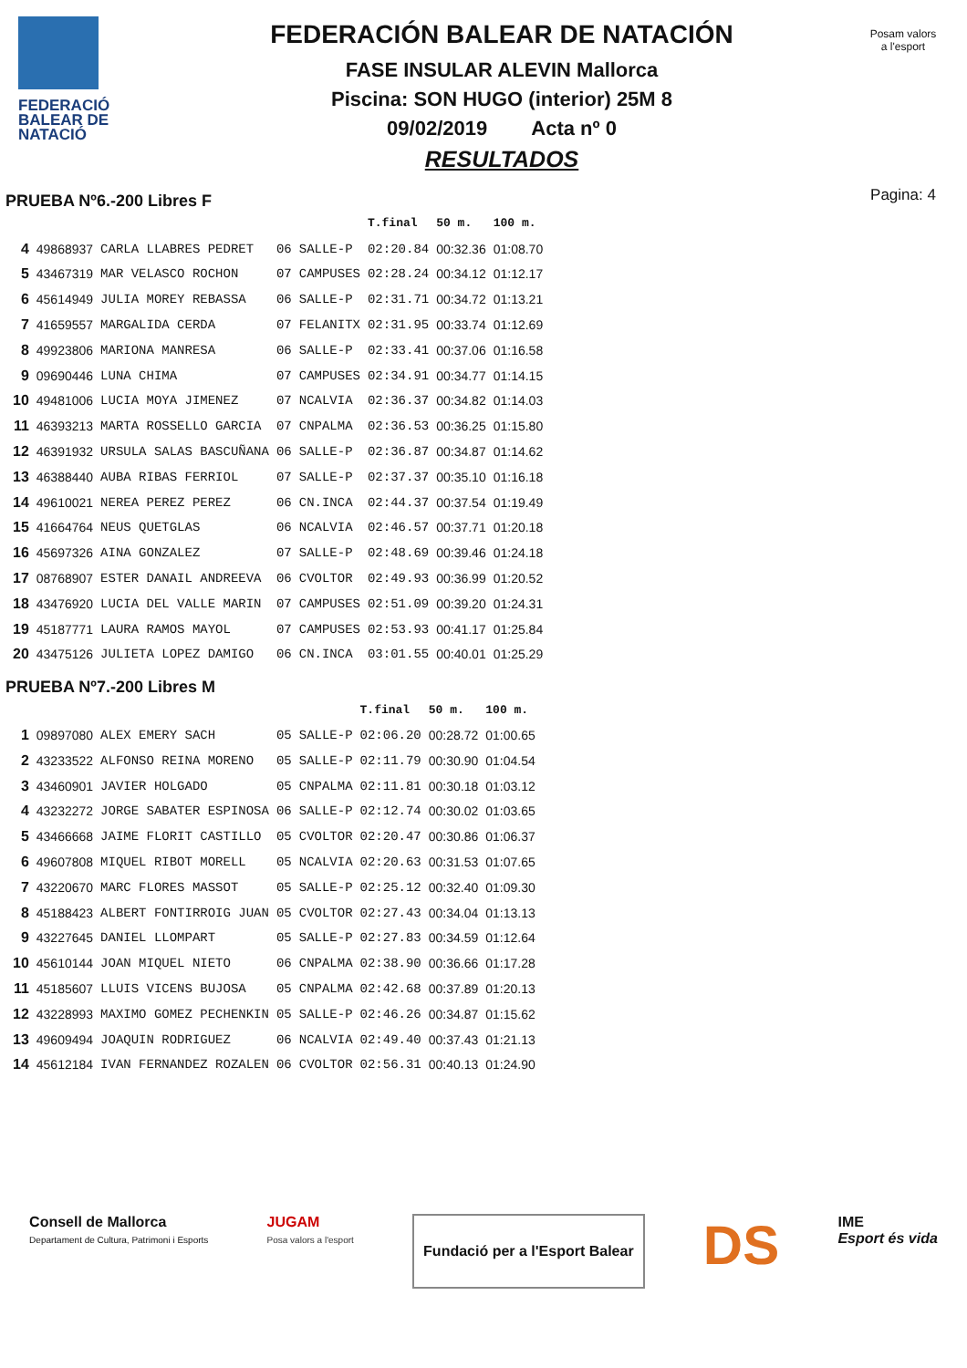FEDERACIÓ
BALEAR DE
NATACIÓ
FEDERACIÓN BALEAR DE NATACIÓN
FASE INSULAR ALEVIN Mallorca
Piscina: SON HUGO (interior) 25M 8
09/02/2019 Acta nº 0
RESULTADOS
Posam valors
a l'esport
Pagina: 4
PRUEBA Nº6.-200 Libres F
| | | | | | T.final | 50 m. | 100 m. |
| --- | --- | --- | --- | --- | --- | --- | --- |
| 4 | 49868937 | CARLA LLABRES PEDRET | 06 | SALLE-P | 02:20.84 | 00:32.36 | 01:08.70 |
| 5 | 43467319 | MAR VELASCO ROCHON | 07 | CAMPUSES | 02:28.24 | 00:34.12 | 01:12.17 |
| 6 | 45614949 | JULIA MOREY REBASSA | 06 | SALLE-P | 02:31.71 | 00:34.72 | 01:13.21 |
| 7 | 41659557 | MARGALIDA CERDA | 07 | FELANITX | 02:31.95 | 00:33.74 | 01:12.69 |
| 8 | 49923806 | MARIONA MANRESA | 06 | SALLE-P | 02:33.41 | 00:37.06 | 01:16.58 |
| 9 | 09690446 | LUNA CHIMA | 07 | CAMPUSES | 02:34.91 | 00:34.77 | 01:14.15 |
| 10 | 49481006 | LUCIA MOYA JIMENEZ | 07 | NCALVIA | 02:36.37 | 00:34.82 | 01:14.03 |
| 11 | 46393213 | MARTA ROSSELLO GARCIA | 07 | CNPALMA | 02:36.53 | 00:36.25 | 01:15.80 |
| 12 | 46391932 | URSULA SALAS BASCUÑANA | 06 | SALLE-P | 02:36.87 | 00:34.87 | 01:14.62 |
| 13 | 46388440 | AUBA RIBAS FERRIOL | 07 | SALLE-P | 02:37.37 | 00:35.10 | 01:16.18 |
| 14 | 49610021 | NEREA PEREZ PEREZ | 06 | CN.INCA | 02:44.37 | 00:37.54 | 01:19.49 |
| 15 | 41664764 | NEUS QUETGLAS | 06 | NCALVIA | 02:46.57 | 00:37.71 | 01:20.18 |
| 16 | 45697326 | AINA GONZALEZ | 07 | SALLE-P | 02:48.69 | 00:39.46 | 01:24.18 |
| 17 | 08768907 | ESTER DANAIL ANDREEVA | 06 | CVOLTOR | 02:49.93 | 00:36.99 | 01:20.52 |
| 18 | 43476920 | LUCIA DEL VALLE MARIN | 07 | CAMPUSES | 02:51.09 | 00:39.20 | 01:24.31 |
| 19 | 45187771 | LAURA RAMOS MAYOL | 07 | CAMPUSES | 02:53.93 | 00:41.17 | 01:25.84 |
| 20 | 43475126 | JULIETA LOPEZ DAMIGO | 06 | CN.INCA | 03:01.55 | 00:40.01 | 01:25.29 |
PRUEBA Nº7.-200 Libres M
| | | | | | T.final | 50 m. | 100 m. |
| --- | --- | --- | --- | --- | --- | --- | --- |
| 1 | 09897080 | ALEX EMERY SACH | 05 | SALLE-P | 02:06.20 | 00:28.72 | 01:00.65 |
| 2 | 43233522 | ALFONSO REINA MORENO | 05 | SALLE-P | 02:11.79 | 00:30.90 | 01:04.54 |
| 3 | 43460901 | JAVIER HOLGADO | 05 | CNPALMA | 02:11.81 | 00:30.18 | 01:03.12 |
| 4 | 43232272 | JORGE SABATER ESPINOSA | 06 | SALLE-P | 02:12.74 | 00:30.02 | 01:03.65 |
| 5 | 43466668 | JAIME FLORIT CASTILLO | 05 | CVOLTOR | 02:20.47 | 00:30.86 | 01:06.37 |
| 6 | 49607808 | MIQUEL RIBOT MORELL | 05 | NCALVIA | 02:20.63 | 00:31.53 | 01:07.65 |
| 7 | 43220670 | MARC FLORES MASSOT | 05 | SALLE-P | 02:25.12 | 00:32.40 | 01:09.30 |
| 8 | 45188423 | ALBERT FONTIRROIG JUAN | 05 | CVOLTOR | 02:27.43 | 00:34.04 | 01:13.13 |
| 9 | 43227645 | DANIEL LLOMPART | 05 | SALLE-P | 02:27.83 | 00:34.59 | 01:12.64 |
| 10 | 45610144 | JOAN MIQUEL NIETO | 06 | CNPALMA | 02:38.90 | 00:36.66 | 01:17.28 |
| 11 | 45185607 | LLUIS VICENS BUJOSA | 05 | CNPALMA | 02:42.68 | 00:37.89 | 01:20.13 |
| 12 | 43228993 | MAXIMO GOMEZ PECHENKIN | 05 | SALLE-P | 02:46.26 | 00:34.87 | 01:15.62 |
| 13 | 49609494 | JOAQUIN RODRIGUEZ | 06 | NCALVIA | 02:49.40 | 00:37.43 | 01:21.13 |
| 14 | 45612184 | IVAN FERNANDEZ ROZALEN | 06 | CVOLTOR | 02:56.31 | 00:40.13 | 01:24.90 |
Consell de Mallorca
Departament de Cultura, Patrimoni i Esports
JUGAM
Posa valors a l'esport
Fundació per a l'Esport Balear
DS
IME
Esport és vida